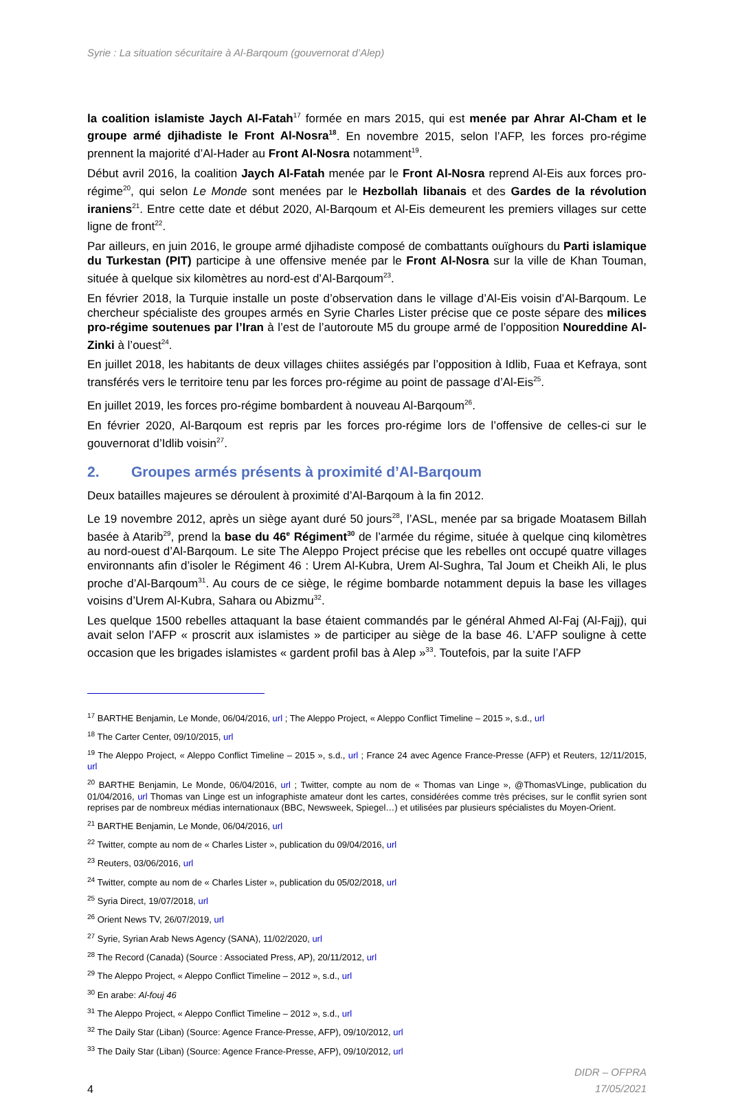Syrie : La situation sécuritaire à Al-Barqoum (gouvernorat d’Alep)
la coalition islamiste Jaych Al-Fatah<sup>17</sup> formée en mars 2015, qui est menée par Ahrar Al-Cham et le groupe armé djihadiste le Front Al-Nosra<sup>18</sup>. En novembre 2015, selon l’AFP, les forces pro-régime prennent la majorité d’Al-Hader au Front Al-Nosra notamment<sup>19</sup>.
Début avril 2016, la coalition Jaych Al-Fatah menée par le Front Al-Nosra reprend Al-Eis aux forces pro-régime<sup>20</sup>, qui selon Le Monde sont menées par le Hezbollah libanais et des Gardes de la révolution iraniens<sup>21</sup>. Entre cette date et début 2020, Al-Barqoum et Al-Eis demeurent les premiers villages sur cette ligne de front<sup>22</sup>.
Par ailleurs, en juin 2016, le groupe armé djihadiste composé de combattants ouïghours du Parti islamique du Turkestan (PIT) participe à une offensive menée par le Front Al-Nosra sur la ville de Khan Touman, située à quelque six kilomètres au nord-est d’Al-Barqoum<sup>23</sup>.
En février 2018, la Turquie installe un poste d’observation dans le village d’Al-Eis voisin d’Al-Barqoum. Le chercheur spécialiste des groupes armés en Syrie Charles Lister précise que ce poste sépare des milices pro-régime soutenues par l’Iran à l’est de l’autoroute M5 du groupe armé de l’opposition Noureddine Al-Zinki à l’ouest<sup>24</sup>.
En juillet 2018, les habitants de deux villages chiites assiégés par l’opposition à Idlib, Fuaa et Kefraya, sont transférés vers le territoire tenu par les forces pro-régime au point de passage d’Al-Eis<sup>25</sup>.
En juillet 2019, les forces pro-régime bombardent à nouveau Al-Barqoum<sup>26</sup>.
En février 2020, Al-Barqoum est repris par les forces pro-régime lors de l’offensive de celles-ci sur le gouvernorat d’Idlib voisin<sup>27</sup>.
2. Groupes armés présents à proximité d’Al-Barqoum
Deux batailles majeures se déroulent à proximité d’Al-Barqoum à la fin 2012.
Le 19 novembre 2012, après un siège ayant duré 50 jours<sup>28</sup>, l’ASL, menée par sa brigade Moatasem Billah basée à Atarib<sup>29</sup>, prend la base du 46<sup>e</sup> Régiment<sup>30</sup> de l’armée du régime, située à quelque cinq kilomètres au nord-ouest d’Al-Barqoum. Le site The Aleppo Project précise que les rebelles ont occupé quatre villages environnants afin d’isoler le Régiment 46 : Urem Al-Kubra, Urem Al-Sughra, Tal Joum et Cheikh Ali, le plus proche d’Al-Barqoum<sup>31</sup>. Au cours de ce siège, le régime bombarde notamment depuis la base les villages voisins d’Urem Al-Kubra, Sahara ou Abizmu<sup>32</sup>.
Les quelque 1500 rebelles attaquant la base étaient commandés par le général Ahmed Al-Faj (Al-Fajj), qui avait selon l’AFP « proscrit aux islamistes » de participer au siège de la base 46. L’AFP souligne à cette occasion que les brigades islamistes « gardent profil bas à Alep »<sup>33</sup>. Toutefois, par la suite l’AFP
<sup>17</sup> BARTHE Benjamin, Le Monde, 06/04/2016, url ; The Aleppo Project, « Aleppo Conflict Timeline – 2015 », s.d., url
<sup>18</sup> The Carter Center, 09/10/2015, url
<sup>19</sup> The Aleppo Project, « Aleppo Conflict Timeline – 2015 », s.d., url ; France 24 avec Agence France-Presse (AFP) et Reuters, 12/11/2015, url
<sup>20</sup> BARTHE Benjamin, Le Monde, 06/04/2016, url ; Twitter, compte au nom de « Thomas van Linge », @ThomasVLinge, publication du 01/04/2016, url Thomas van Linge est un infographiste amateur dont les cartes, considérées comme très précises, sur le conflit syrien sont reprises par de nombreux médias internationaux (BBC, Newsweek, Spiegel…) et utilisées par plusieurs spécialistes du Moyen-Orient.
<sup>21</sup> BARTHE Benjamin, Le Monde, 06/04/2016, url
<sup>22</sup> Twitter, compte au nom de « Charles Lister », publication du 09/04/2016, url
<sup>23</sup> Reuters, 03/06/2016, url
<sup>24</sup> Twitter, compte au nom de « Charles Lister », publication du 05/02/2018, url
<sup>25</sup> Syria Direct, 19/07/2018, url
<sup>26</sup> Orient News TV, 26/07/2019, url
<sup>27</sup> Syrie, Syrian Arab News Agency (SANA), 11/02/2020, url
<sup>28</sup> The Record (Canada) (Source : Associated Press, AP), 20/11/2012, url
<sup>29</sup> The Aleppo Project, « Aleppo Conflict Timeline – 2012 », s.d., url
<sup>30</sup> En arabe: Al-fouj 46
<sup>31</sup> The Aleppo Project, « Aleppo Conflict Timeline – 2012 », s.d., url
<sup>32</sup> The Daily Star (Liban) (Source: Agence France-Presse, AFP), 09/10/2012, url
<sup>33</sup> The Daily Star (Liban) (Source: Agence France-Presse, AFP), 09/10/2012, url
DIDR – OFPRA
17/05/2021
4